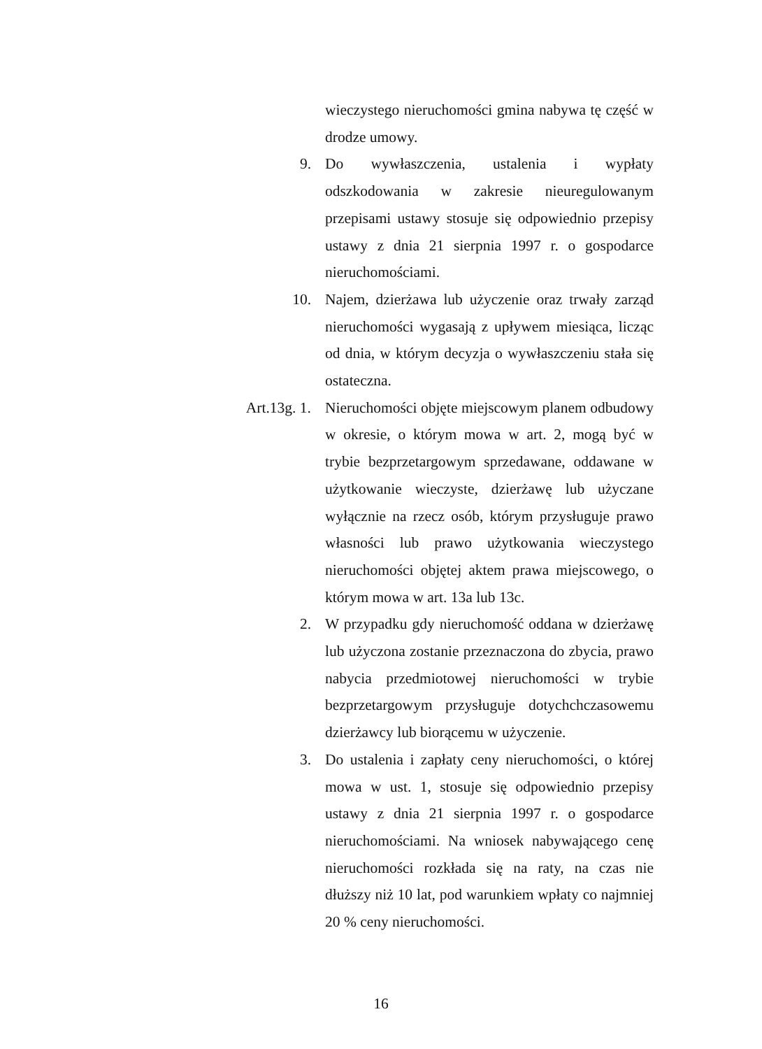wieczystego nieruchomości gmina nabywa tę część w drodze umowy.
9. Do wywłaszczenia, ustalenia i wypłaty odszkodowania w zakresie nieuregulowanym przepisami ustawy stosuje się odpowiednio przepisy ustawy z dnia 21 sierpnia 1997 r. o gospodarce nieruchomościami.
10. Najem, dzierżawa lub użyczenie oraz trwały zarząd nieruchomości wygasają z upływem miesiąca, licząc od dnia, w którym decyzja o wywłaszczeniu stała się ostateczna.
Art.13g. 1.
Nieruchomości objęte miejscowym planem odbudowy w okresie, o którym mowa w art. 2, mogą być w trybie bezprzetargowym sprzedawane, oddawane w użytkowanie wieczyste, dzierżawę lub użyczane wyłącznie na rzecz osób, którym przysługuje prawo własności lub prawo użytkowania wieczystego nieruchomości objętej aktem prawa miejscowego, o którym mowa w art. 13a lub 13c.
2. W przypadku gdy nieruchomość oddana w dzierżawę lub użyczona zostanie przeznaczona do zbycia, prawo nabycia przedmiotowej nieruchomości w trybie bezprzetargowym przysługuje dotychchczasowemu dzierżawcy lub biorącemu w użyczenie.
3. Do ustalenia i zapłaty ceny nieruchomości, o której mowa w ust. 1, stosuje się odpowiednio przepisy ustawy z dnia 21 sierpnia 1997 r. o gospodarce nieruchomościami. Na wniosek nabywającego cenę nieruchomości rozkłada się na raty, na czas nie dłuższy niż 10 lat, pod warunkiem wpłaty co najmniej 20 % ceny nieruchomości.
16